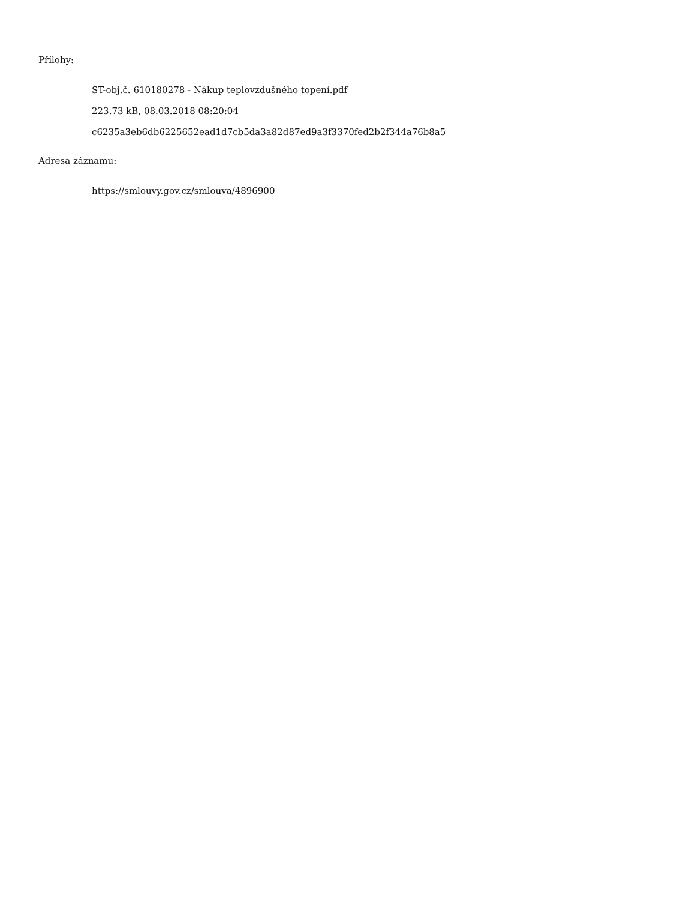Přílohy:
ST-obj.č. 610180278 - Nákup teplovzdušného topení.pdf
223.73 kB, 08.03.2018 08:20:04
c6235a3eb6db6225652ead1d7cb5da3a82d87ed9a3f3370fed2b2f344a76b8a5
Adresa záznamu:
https://smlouvy.gov.cz/smlouva/4896900